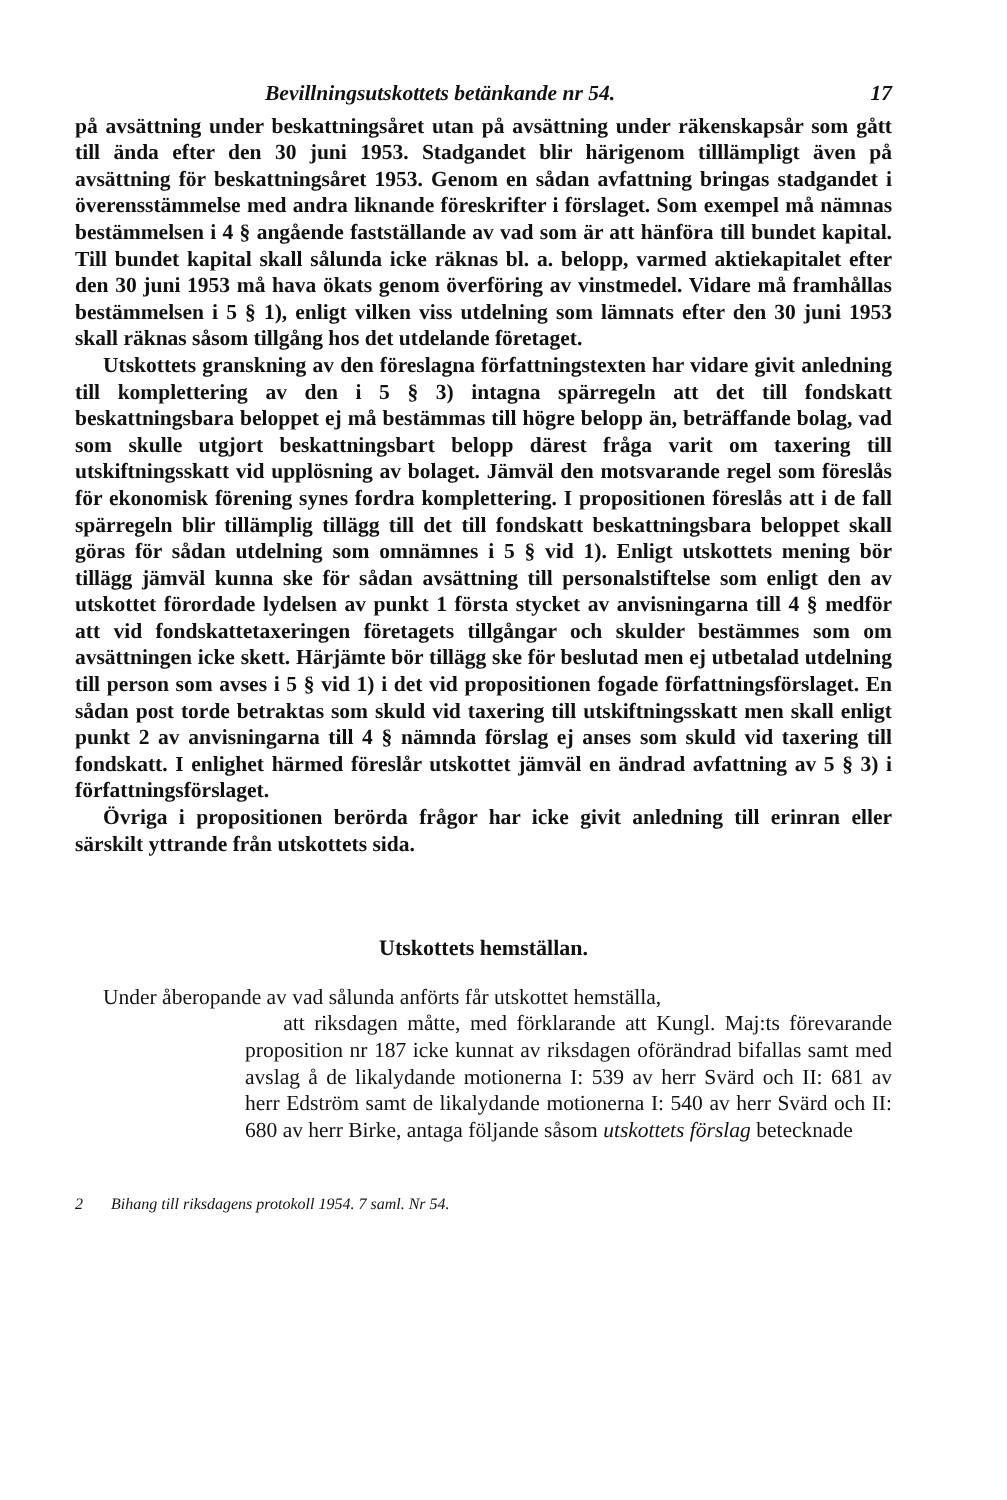Bevillningsutskottets betänkande nr 54. 17
på avsättning under beskattningsåret utan på avsättning under räkenskapsår som gått till ända efter den 30 juni 1953. Stadgandet blir härigenom tilllämpligt även på avsättning för beskattningsåret 1953. Genom en sådan avfattning bringas stadgandet i överensstämmelse med andra liknande föreskrifter i förslaget. Som exempel må nämnas bestämmelsen i 4 § angående fastställande av vad som är att hänföra till bundet kapital. Till bundet kapital skall sålunda icke räknas bl. a. belopp, varmed aktiekapitalet efter den 30 juni 1953 må hava ökats genom överföring av vinstmedel. Vidare må framhållas bestämmelsen i 5 § 1), enligt vilken viss utdelning som lämnats efter den 30 juni 1953 skall räknas såsom tillgång hos det utdelande företaget.
Utskottets granskning av den föreslagna författningstexten har vidare givit anledning till komplettering av den i 5 § 3) intagna spärregeln att det till fondskatt beskattningsbara beloppet ej må bestämmas till högre belopp än, beträffande bolag, vad som skulle utgjort beskattningsbart belopp därest fråga varit om taxering till utskiftningsskatt vid upplösning av bolaget. Jämväl den motsvarande regel som föreslås för ekonomisk förening synes fordra komplettering. I propositionen föreslås att i de fall spärregeln blir tillämplig tillägg till det till fondskatt beskattningsbara beloppet skall göras för sådan utdelning som omnämnes i 5 § vid 1). Enligt utskottets mening bör tillägg jämväl kunna ske för sådan avsättning till personalstiftelse som enligt den av utskottet förordade lydelsen av punkt 1 första stycket av anvisningarna till 4 § medför att vid fondskattetaxeringen företagets tillgångar och skulder bestämmes som om avsättningen icke skett. Härjämte bör tillägg ske för beslutad men ej utbetalad utdelning till person som avses i 5 § vid 1) i det vid propositionen fogade författningsförslaget. En sådan post torde betraktas som skuld vid taxering till utskiftningsskatt men skall enligt punkt 2 av anvisningarna till 4 § nämnda förslag ej anses som skuld vid taxering till fondskatt. I enlighet härmed föreslår utskottet jämväl en ändrad avfattning av 5 § 3) i författningsförslaget.
Övriga i propositionen berörda frågor har icke givit anledning till erinran eller särskilt yttrande från utskottets sida.
Utskottets hemställan.
Under åberopande av vad sålunda anförts får utskottet hemställa,
att riksdagen måtte, med förklarande att Kungl. Maj:ts förevarande proposition nr 187 icke kunnat av riksdagen oförändrad bifallas samt med avslag å de likalydande motionerna I: 539 av herr Svärd och II: 681 av herr Edström samt de likalydande motionerna I: 540 av herr Svärd och II: 680 av herr Birke, antaga följande såsom utskottets förslag betecknade
2 Bihang till riksdagens protokoll 1954. 7 saml. Nr 54.